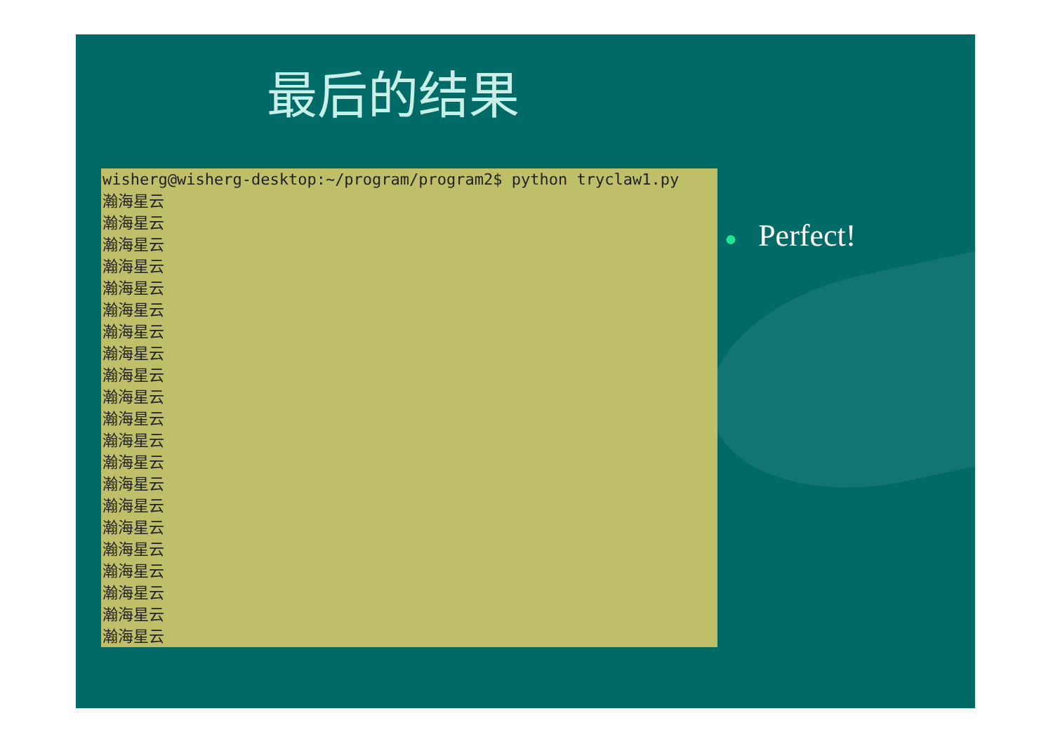最后的结果
wisherg@wisherg-desktop:~/program/program2$ python tryclaw1.py 瀚海星云 瀚海星云 瀚海星云 瀚海星云 瀚海星云 瀚海星云 瀚海星云 瀚海星云 瀚海星云 瀚海星云 瀚海星云 瀚海星云 瀚海星云 瀚海星云 瀚海星云 瀚海星云 瀚海星云 瀚海星云 瀚海星云 瀚海星云 瀚海星云
● Perfect!